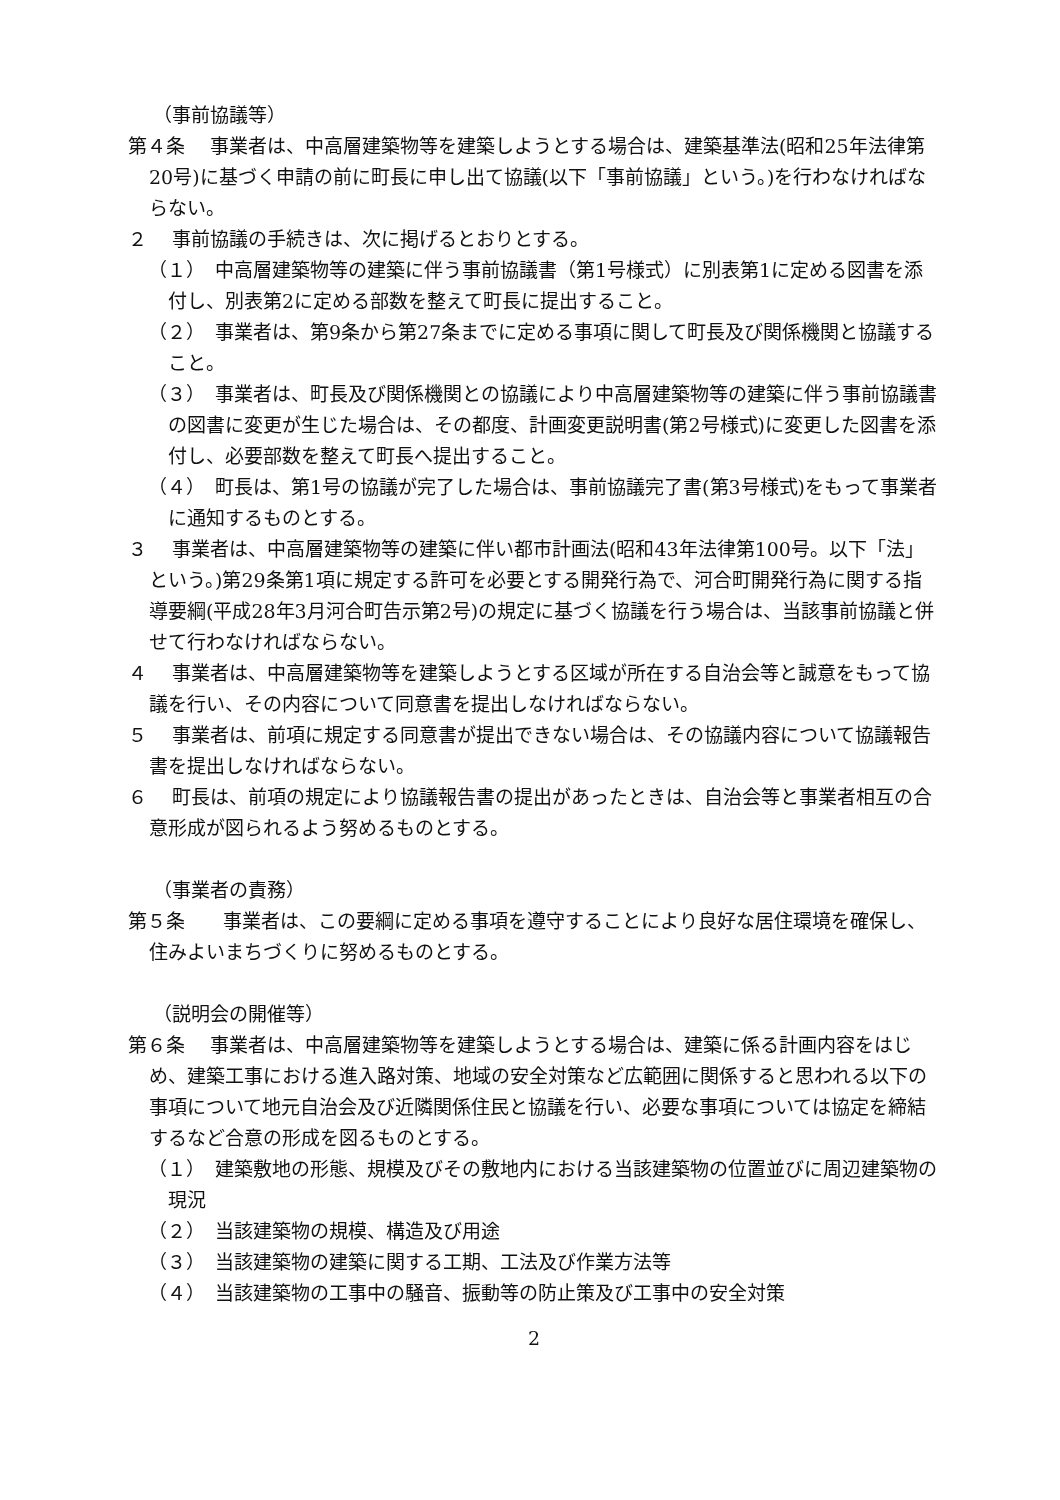（事前協議等）
第４条　 事業者は、中高層建築物等を建築しようとする場合は、建築基準法(昭和25年法律第20号)に基づく申請の前に町長に申し出て協議(以下「事前協議」という。)を行わなければならない。
２　 事前協議の手続きは、次に掲げるとおりとする。
（１）　中高層建築物等の建築に伴う事前協議書（第1号様式）に別表第1に定める図書を添付し、別表第2に定める部数を整えて町長に提出すること。
（２）　事業者は、第9条から第27条までに定める事項に関して町長及び関係機関と協議すること。
（３）　事業者は、町長及び関係機関との協議により中高層建築物等の建築に伴う事前協議書の図書に変更が生じた場合は、その都度、計画変更説明書(第2号様式)に変更した図書を添付し、必要部数を整えて町長へ提出すること。
（４）　町長は、第1号の協議が完了した場合は、事前協議完了書(第3号様式)をもって事業者に通知するものとする。
３　 事業者は、中高層建築物等の建築に伴い都市計画法(昭和43年法律第100号。以下「法」という。)第29条第1項に規定する許可を必要とする開発行為で、河合町開発行為に関する指導要綱(平成28年3月河合町告示第2号)の規定に基づく協議を行う場合は、当該事前協議と併せて行わなければならない。
４　 事業者は、中高層建築物等を建築しようとする区域が所在する自治会等と誠意をもって協議を行い、その内容について同意書を提出しなければならない。
５　 事業者は、前項に規定する同意書が提出できない場合は、その協議内容について協議報告書を提出しなければならない。
６　 町長は、前項の規定により協議報告書の提出があったときは、自治会等と事業者相互の合意形成が図られるよう努めるものとする。
（事業者の責務）
第５条　　事業者は、この要綱に定める事項を遵守することにより良好な居住環境を確保し、住みよいまちづくりに努めるものとする。
（説明会の開催等）
第６条　 事業者は、中高層建築物等を建築しようとする場合は、建築に係る計画内容をはじめ、建築工事における進入路対策、地域の安全対策など広範囲に関係すると思われる以下の事項について地元自治会及び近隣関係住民と協議を行い、必要な事項については協定を締結するなど合意の形成を図るものとする。
（１）　建築敷地の形態、規模及びその敷地内における当該建築物の位置並びに周辺建築物の現況
（２）　当該建築物の規模、構造及び用途
（３）　当該建築物の建築に関する工期、工法及び作業方法等
（４）　当該建築物の工事中の騒音、振動等の防止策及び工事中の安全対策
2